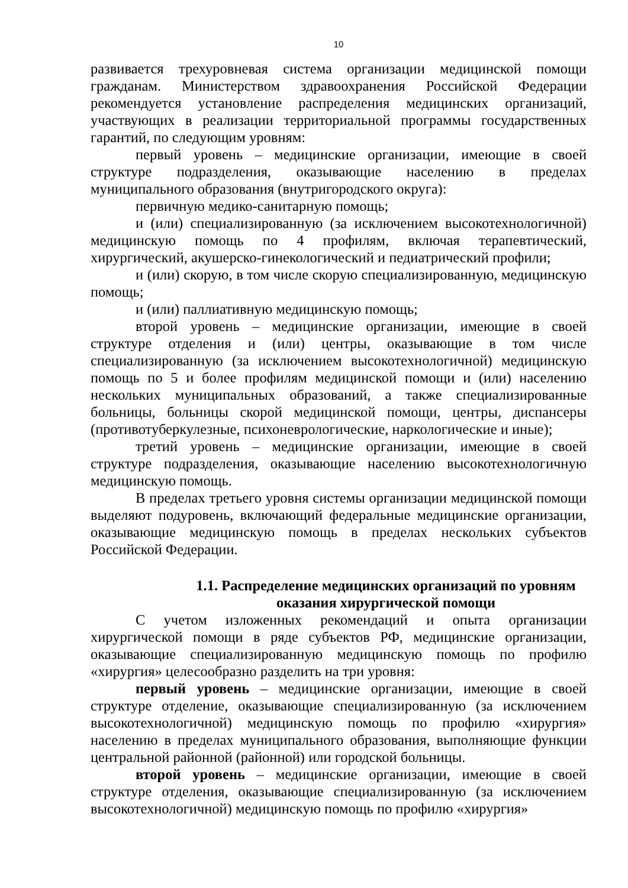10
развивается трехуровневая система организации медицинской помощи гражданам. Министерством здравоохранения Российской Федерации рекомендуется установление распределения медицинских организаций, участвующих в реализации территориальной программы государственных гарантий, по следующим уровням:
первый уровень – медицинские организации, имеющие в своей структуре подразделения, оказывающие населению в пределах муниципального образования (внутригородского округа):
первичную медико-санитарную помощь;
и (или) специализированную (за исключением высокотехнологичной) медицинскую помощь по 4 профилям, включая терапевтический, хирургический, акушерско-гинекологический и педиатрический профили;
и (или) скорую, в том числе скорую специализированную, медицинскую помощь;
и (или) паллиативную медицинскую помощь;
второй уровень – медицинские организации, имеющие в своей структуре отделения и (или) центры, оказывающие в том числе специализированную (за исключением высокотехнологичной) медицинскую помощь по 5 и более профилям медицинской помощи и (или) населению нескольких муниципальных образований, а также специализированные больницы, больницы скорой медицинской помощи, центры, диспансеры (противотуберкулезные, психоневрологические, наркологические и иные);
третий уровень – медицинские организации, имеющие в своей структуре подразделения, оказывающие населению высокотехнологичную медицинскую помощь.
В пределах третьего уровня системы организации медицинской помощи выделяют подуровень, включающий федеральные медицинские организации, оказывающие медицинскую помощь в пределах нескольких субъектов Российской Федерации.
1.1. Распределение медицинских организаций по уровням оказания хирургической помощи
С учетом изложенных рекомендаций и опыта организации хирургической помощи в ряде субъектов РФ, медицинские организации, оказывающие специализированную медицинскую помощь по профилю «хирургия» целесообразно разделить на три уровня:
первый уровень – медицинские организации, имеющие в своей структуре отделение, оказывающие специализированную (за исключением высокотехнологичной) медицинскую помощь по профилю «хирургия» населению в пределах муниципального образования, выполняющие функции центральной районной (районной) или городской больницы.
второй уровень – медицинские организации, имеющие в своей структуре отделения, оказывающие специализированную (за исключением высокотехнологичной) медицинскую помощь по профилю «хирургия»